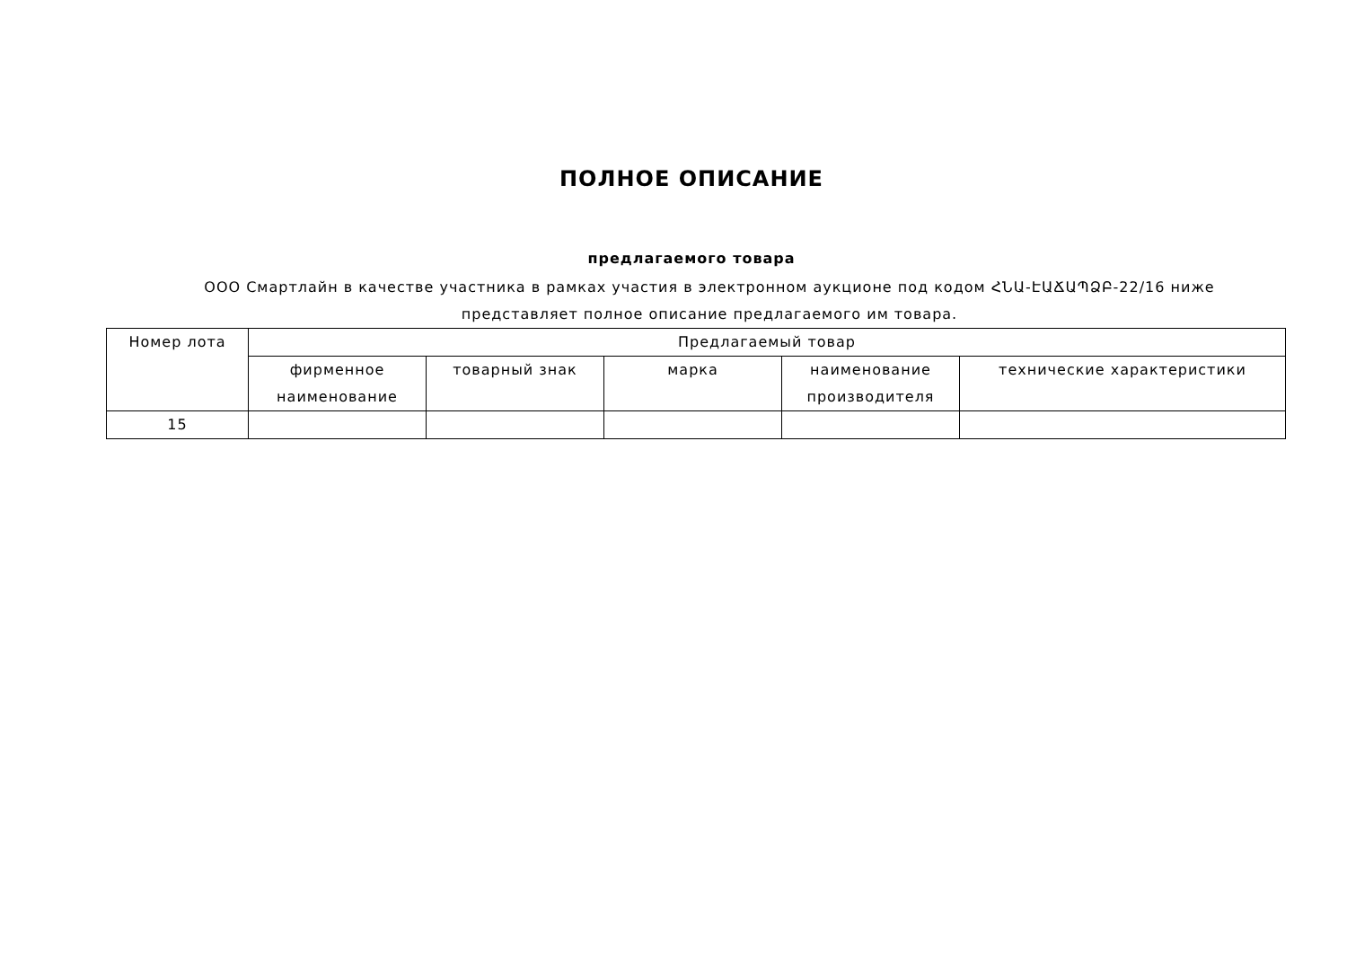ПОЛНОЕ ОПИСАНИЕ
предлагаемого товара
ООО Смартлайн в качестве участника в рамках участия в электронном аукционе под кодом ՀՆԱ-ԷԱՃԱՊՁԲ-22/16 ниже представляет полное описание предлагаемого им товара.
| Номер лота | Предлагаемый товар | | | | |
| --- | --- | --- | --- | --- | --- |
| | фирменное наименование | товарный знак | марка | наименование производителя | технические характеристики |
| 15 | | | | | |